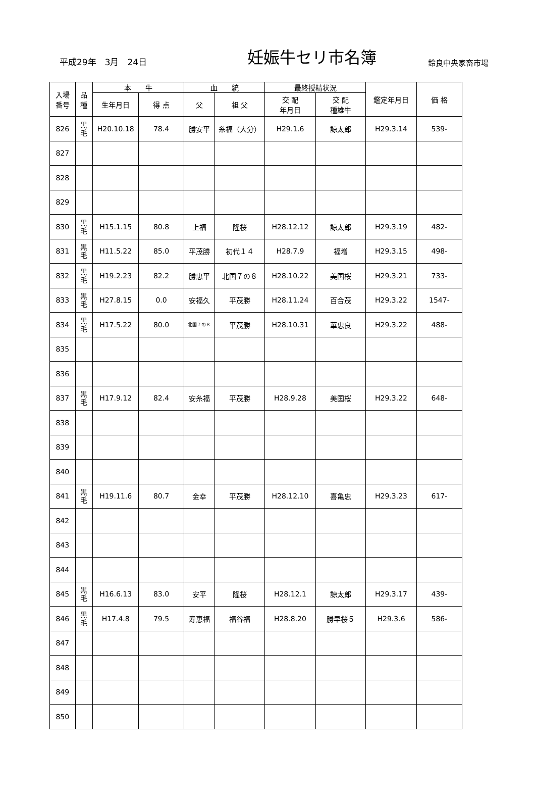平成29年　3月　24日
妊娠牛セリ市名簿
鈴良中央家畜市場
| 入場 番号 | 品 種 | 本 牛 | | 血 統 | | 最終授精状況 | | 鑑定年月日 | 価 格 |
| --- | --- | --- | --- | --- | --- | --- | --- | --- | --- |
| | | 生年月日 | 得 点 | 父 | 祖 父 | 交 配 年月日 | 交 配 種雄牛 | | |
| 826 | 黒 毛 | H20.10.18 | 78.4 | 勝安平 | 糸福（大分） | H29.1.6 | 諒太郎 | H29.3.14 | 539- |
| 827 | | | | | | | | | |
| 828 | | | | | | | | | |
| 829 | | | | | | | | | |
| 830 | 黒 毛 | H15.1.15 | 80.8 | 上福 | 隆桜 | H28.12.12 | 諒太郎 | H29.3.19 | 482- |
| 831 | 黒 毛 | H11.5.22 | 85.0 | 平茂勝 | 初代１４ | H28.7.9 | 福増 | H29.3.15 | 498- |
| 832 | 黒 毛 | H19.2.23 | 82.2 | 勝忠平 | 北国７の８ | H28.10.22 | 美国桜 | H29.3.21 | 733- |
| 833 | 黒 毛 | H27.8.15 | 0.0 | 安福久 | 平茂勝 | H28.11.24 | 百合茂 | H29.3.22 | 1547- |
| 834 | 黒 毛 | H17.5.22 | 80.0 | 北国７の８ | 平茂勝 | H28.10.31 | 華忠良 | H29.3.22 | 488- |
| 835 | | | | | | | | | |
| 836 | | | | | | | | | |
| 837 | 黒 毛 | H17.9.12 | 82.4 | 安糸福 | 平茂勝 | H28.9.28 | 美国桜 | H29.3.22 | 648- |
| 838 | | | | | | | | | |
| 839 | | | | | | | | | |
| 840 | | | | | | | | | |
| 841 | 黒 毛 | H19.11.6 | 80.7 | 金幸 | 平茂勝 | H28.12.10 | 喜亀忠 | H29.3.23 | 617- |
| 842 | | | | | | | | | |
| 843 | | | | | | | | | |
| 844 | | | | | | | | | |
| 845 | 黒 毛 | H16.6.13 | 83.0 | 安平 | 隆桜 | H28.12.1 | 諒太郎 | H29.3.17 | 439- |
| 846 | 黒 毛 | H17.4.8 | 79.5 | 寿恵福 | 福谷福 | H28.8.20 | 勝早桜５ | H29.3.6 | 586- |
| 847 | | | | | | | | | |
| 848 | | | | | | | | | |
| 849 | | | | | | | | | |
| 850 | | | | | | | | | |